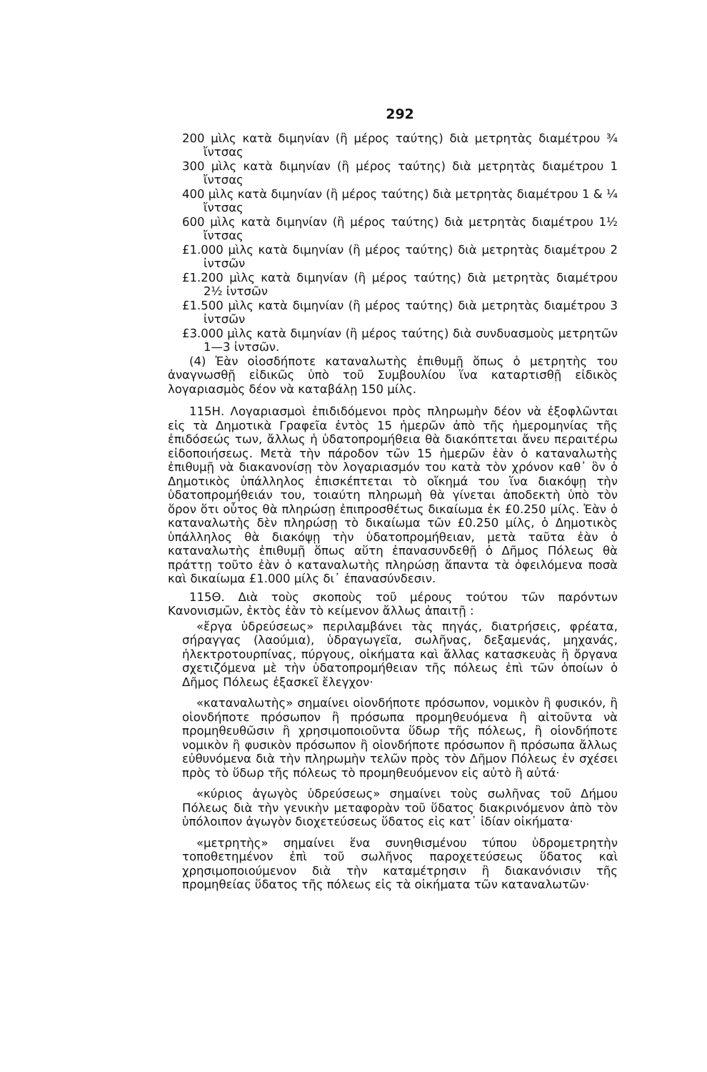292
200 μὶλς κατὰ διμηνίαν (ἢ μέρος ταύτης) διὰ μετρητὰς διαμέτρου ¾ ἴντσας
300 μὶλς κατὰ διμηνίαν (ἢ μέρος ταύτης) διὰ μετρητὰς διαμέτρου 1 ἴντσας
400 μὶλς κατὰ διμηνίαν (ἢ μέρος ταύτης) διὰ μετρητὰς διαμέτρου 1 & ¼ ἴντσας
600 μὶλς κατὰ διμηνίαν (ἢ μέρος ταύτης) διὰ μετρητὰς διαμέτρου 1½ ἴντσας
£1.000 μὶλς κατὰ διμηνίαν (ἢ μέρος ταύτης) διὰ μετρητὰς διαμέτρου 2 ἰντσῶν
£1.200 μὶλς κατὰ διμηνίαν (ἢ μέρος ταύτης) διὰ μετρητὰς διαμέτρου 2½ ἰντσῶν
£1.500 μὶλς κατὰ διμηνίαν (ἢ μέρος ταύτης) διὰ μετρητὰς διαμέτρου 3 ἰντσῶν
£3.000 μὶλς κατὰ διμηνίαν (ἢ μέρος ταύτης) διὰ συνδυασμοὺς μετρητῶν 1—3 ἰντσῶν.
(4) Ἐὰν οἱοσδήποτε καταναλωτὴς ἐπιθυμῇ ὅπως ὁ μετρητὴς του ἀναγνωσθῇ εἰδικῶς ὑπὸ τοῦ Συμβουλίου ἵνα καταρτισθῇ εἰδικὸς λογαριασμὸς δέον νὰ καταβάλῃ 150 μίλς.
115Η. Λογαριασμοὶ ἐπιδιδόμενοι πρὸς πληρωμὴν δέον νὰ ἐξοφλῶνται εἰς τὰ Δημοτικὰ Γραφεῖα ἐντὸς 15 ἡμερῶν ἀπὸ τῆς ἡμερομηνίας τῆς ἐπιδόσεώς των, ἄλλως ἡ ὑδατοπρομήθεια θὰ διακόπτεται ἄνευ περαιτέρω εἰδοποιήσεως. Μετὰ τὴν πάροδον τῶν 15 ἡμερῶν ἐὰν ὁ καταναλωτὴς ἐπιθυμῇ νὰ διακανονίσῃ τὸν λογαριασμόν του κατὰ τὸν χρόνον καθ᾿ ὃν ὁ Δημοτικὸς ὑπάλληλος ἐπισκέπτεται τὸ οἴκημά του ἵνα διακόψῃ τὴν ὑδατοπρομήθειάν του, τοιαύτη πληρωμὴ θὰ γίνεται ἀποδεκτὴ ὑπὸ τὸν ὅρον ὅτι οὗτος θὰ πληρώσῃ ἐπιπροσθέτως δικαίωμα ἐκ £0.250 μίλς. Ἐὰν ὁ καταναλωτὴς δὲν πληρώσῃ τὸ δικαίωμα τῶν £0.250 μίλς, ὁ Δημοτικὸς ὑπάλληλος θὰ διακόψῃ τὴν ὑδατοπρομήθειαν, μετὰ ταῦτα ἐὰν ὁ καταναλωτὴς ἐπιθυμῇ ὅπως αὕτη ἐπανασυνδεθῇ ὁ Δῆμος Πόλεως θὰ πράττῃ τοῦτο ἐὰν ὁ καταναλωτὴς πληρώσῃ ἅπαντα τὰ ὀφειλόμενα ποσὰ καὶ δικαίωμα £1.000 μίλς δι᾿ ἐπανασύνδεσιν.
115Θ. Διὰ τοὺς σκοποὺς τοῦ μέρους τούτου τῶν παρόντων Κανονισμῶν, ἐκτὸς ἐὰν τὸ κείμενον ἄλλως ἀπαιτῇ :
«ἔργα ὑδρεύσεως» περιλαμβάνει τὰς πηγάς, διατρήσεις, φρέατα, σήραγγας (λαούμια), ὑδραγωγεῖα, σωλῆνας, δεξαμενάς, μηχανάς, ἠλεκτροτουρπίνας, πύργους, οἰκήματα καὶ ἄλλας κατασκευὰς ἢ ὄργανα σχετιζόμενα μὲ τὴν ὑδατοπρομήθειαν τῆς πόλεως ἐπὶ τῶν ὁποίων ὁ Δῆμος Πόλεως ἐξασκεῖ ἔλεγχον·
«καταναλωτὴς» σημαίνει οἱονδήποτε πρόσωπον, νομικὸν ἢ φυσικόν, ἢ οἱονδήποτε πρόσωπον ἢ πρόσωπα προμηθευόμενα ἢ αἰτοῦντα νὰ προμηθευθῶσιν ἢ χρησιμοποιοῦντα ὕδωρ τῆς πόλεως, ἢ οἱονδήποτε νομικὸν ἢ φυσικὸν πρόσωπον ἢ οἱονδήποτε πρόσωπον ἢ πρόσωπα ἄλλως εὐθυνόμενα διὰ τὴν πληρωμὴν τελῶν πρὸς τὸν Δῆμον Πόλεως ἐν σχέσει πρὸς τὸ ὕδωρ τῆς πόλεως τὸ προμηθευόμενον εἰς αὐτὸ ἢ αὐτά·
«κύριος ἀγωγὸς ὑδρεύσεως» σημαίνει τοὺς σωλῆνας τοῦ Δήμου Πόλεως διὰ τὴν γενικὴν μεταφορὰν τοῦ ὕδατος διακρινόμενον ἀπὸ τὸν ὑπόλοιπον ἀγωγὸν διοχετεύσεως ὕδατος εἰς κατ᾿ ἰδίαν οἰκήματα·
«μετρητὴς» σημαίνει ἕνα συνηθισμένου τύπου ὑδρομετρητὴν τοποθετημένον ἐπὶ τοῦ σωλῆνος παροχετεύσεως ὕδατος καὶ χρησιμοποιούμενον διὰ τὴν καταμέτρησιν ἢ διακανόνισιν τῆς προμηθείας ὕδατος τῆς πόλεως εἰς τὰ οἰκήματα τῶν καταναλωτῶν·